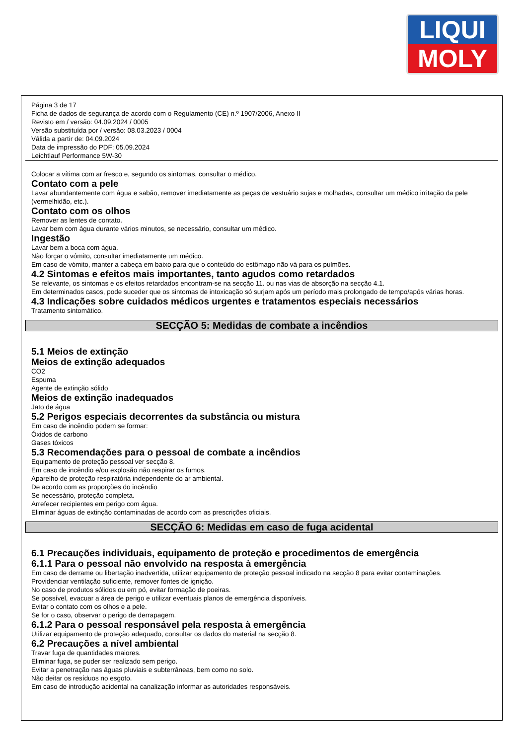LIQUI
MOLY
Página 3 de 17
Ficha de dados de segurança de acordo com o Regulamento (CE) n.º 1907/2006, Anexo II
Revisto em / versão: 04.09.2024 / 0005
Versão substituída por / versão: 08.03.2023 / 0004
Válida a partir de: 04.09.2024
Data de impressão do PDF: 05.09.2024
Leichtlauf Performance 5W-30
Colocar a vítima com ar fresco e, segundo os sintomas, consultar o médico.
Contato com a pele
Lavar abundantemente com água e sabão, remover imediatamente as peças de vestuário sujas e molhadas, consultar um médico irritação da pele (vermelhidão, etc.).
Contato com os olhos
Remover as lentes de contato.
Lavar bem com água durante vários minutos, se necessário, consultar um médico.
Ingestão
Lavar bem a boca com água.
Não forçar o vómito, consultar imediatamente um médico.
Em caso de vómito, manter a cabeça em baixo para que o conteúdo do estômago não vá para os pulmões.
4.2 Sintomas e efeitos mais importantes, tanto agudos como retardados
Se relevante, os sintomas e os efeitos retardados encontram-se na secção 11. ou nas vias de absorção na secção 4.1.
Em determinados casos, pode suceder que os sintomas de intoxicação só surjam após um período mais prolongado de tempo/após várias horas.
4.3 Indicações sobre cuidados médicos urgentes e tratamentos especiais necessários
Tratamento sintomático.
SECÇÃO 5: Medidas de combate a incêndios
5.1 Meios de extinção
Meios de extinção adequados
CO2
Espuma
Agente de extinção sólido
Meios de extinção inadequados
Jato de água
5.2 Perigos especiais decorrentes da substância ou mistura
Em caso de incêndio podem se formar:
Óxidos de carbono
Gases tóxicos
5.3 Recomendações para o pessoal de combate a incêndios
Equipamento de proteção pessoal ver secção 8.
Em caso de incêndio e/ou explosão não respirar os fumos.
Aparelho de proteção respiratória independente do ar ambiental.
De acordo com as proporções do incêndio
Se necessário, proteção completa.
Arrefecer recipientes em perigo com água.
Eliminar águas de extinção contaminadas de acordo com as prescrições oficiais.
SECÇÃO 6: Medidas em caso de fuga acidental
6.1 Precauções individuais, equipamento de proteção e procedimentos de emergência
6.1.1 Para o pessoal não envolvido na resposta à emergência
Em caso de derrame ou libertação inadvertida, utilizar equipamento de proteção pessoal indicado na secção 8 para evitar contaminações.
Providenciar ventilação suficiente, remover fontes de ignição.
No caso de produtos sólidos ou em pó, evitar formação de poeiras.
Se possível, evacuar a área de perigo e utilizar eventuais planos de emergência disponíveis.
Evitar o contato com os olhos e a pele.
Se for o caso, observar o perigo de derrapagem.
6.1.2 Para o pessoal responsável pela resposta à emergência
Utilizar equipamento de proteção adequado, consultar os dados do material na secção 8.
6.2 Precauções a nível ambiental
Travar fuga de quantidades maiores.
Eliminar fuga, se puder ser realizado sem perigo.
Evitar a penetração nas águas pluviais e subterrâneas, bem como no solo.
Não deitar os resíduos no esgoto.
Em caso de introdução acidental na canalização informar as autoridades responsáveis.